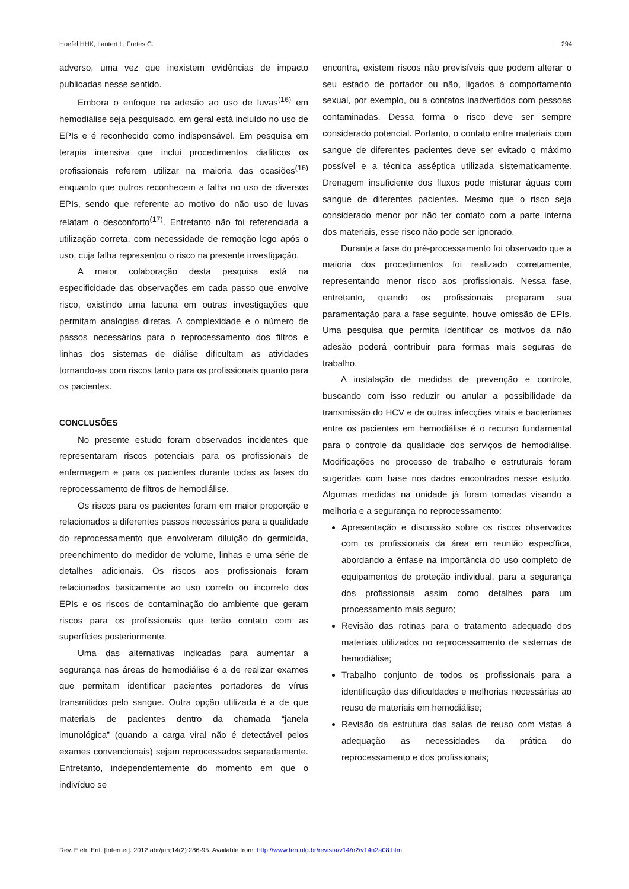Hoefel HHK, Lautert L, Fortes C. 294
adverso, uma vez que inexistem evidências de impacto publicadas nesse sentido.
Embora o enfoque na adesão ao uso de luvas<sup>(16)</sup> em hemodiálise seja pesquisado, em geral está incluído no uso de EPIs e é reconhecido como indispensável. Em pesquisa em terapia intensiva que inclui procedimentos dialíticos os profissionais referem utilizar na maioria das ocasiões<sup>(16)</sup> enquanto que outros reconhecem a falha no uso de diversos EPIs, sendo que referente ao motivo do não uso de luvas relatam o desconforto<sup>(17)</sup>. Entretanto não foi referenciada a utilização correta, com necessidade de remoção logo após o uso, cuja falha representou o risco na presente investigação.
A maior colaboração desta pesquisa está na especificidade das observações em cada passo que envolve risco, existindo uma lacuna em outras investigações que permitam analogias diretas. A complexidade e o número de passos necessários para o reprocessamento dos filtros e linhas dos sistemas de diálise dificultam as atividades tornando-as com riscos tanto para os profissionais quanto para os pacientes.
CONCLUSÕES
No presente estudo foram observados incidentes que representaram riscos potenciais para os profissionais de enfermagem e para os pacientes durante todas as fases do reprocessamento de filtros de hemodiálise.
Os riscos para os pacientes foram em maior proporção e relacionados a diferentes passos necessários para a qualidade do reprocessamento que envolveram diluição do germicida, preenchimento do medidor de volume, linhas e uma série de detalhes adicionais. Os riscos aos profissionais foram relacionados basicamente ao uso correto ou incorreto dos EPIs e os riscos de contaminação do ambiente que geram riscos para os profissionais que terão contato com as superfícies posteriormente.
Uma das alternativas indicadas para aumentar a segurança nas áreas de hemodiálise é a de realizar exames que permitam identificar pacientes portadores de vírus transmitidos pelo sangue. Outra opção utilizada é a de que materiais de pacientes dentro da chamada “janela imunológica” (quando a carga viral não é detectável pelos exames convencionais) sejam reprocessados separadamente. Entretanto, independentemente do momento em que o indivíduo se
encontra, existem riscos não previsíveis que podem alterar o seu estado de portador ou não, ligados à comportamento sexual, por exemplo, ou a contatos inadvertidos com pessoas contaminadas. Dessa forma o risco deve ser sempre considerado potencial. Portanto, o contato entre materiais com sangue de diferentes pacientes deve ser evitado o máximo possível e a técnica asséptica utilizada sistematicamente. Drenagem insuficiente dos fluxos pode misturar águas com sangue de diferentes pacientes. Mesmo que o risco seja considerado menor por não ter contato com a parte interna dos materiais, esse risco não pode ser ignorado.
Durante a fase do pré-processamento foi observado que a maioria dos procedimentos foi realizado corretamente, representando menor risco aos profissionais. Nessa fase, entretanto, quando os profissionais preparam sua paramentação para a fase seguinte, houve omissão de EPIs. Uma pesquisa que permita identificar os motivos da não adesão poderá contribuir para formas mais seguras de trabalho.
A instalação de medidas de prevenção e controle, buscando com isso reduzir ou anular a possibilidade da transmissão do HCV e de outras infecções virais e bacterianas entre os pacientes em hemodiálise é o recurso fundamental para o controle da qualidade dos serviços de hemodiálise. Modificações no processo de trabalho e estruturais foram sugeridas com base nos dados encontrados nesse estudo. Algumas medidas na unidade já foram tomadas visando a melhoria e a segurança no reprocessamento:
Apresentação e discussão sobre os riscos observados com os profissionais da área em reunião específica, abordando a ênfase na importância do uso completo de equipamentos de proteção individual, para a segurança dos profissionais assim como detalhes para um processamento mais seguro;
Revisão das rotinas para o tratamento adequado dos materiais utilizados no reprocessamento de sistemas de hemodiálise;
Trabalho conjunto de todos os profissionais para a identificação das dificuldades e melhorias necessárias ao reuso de materiais em hemodiálise;
Revisão da estrutura das salas de reuso com vistas à adequação as necessidades da prática do reprocessamento e dos profissionais;
Rev. Eletr. Enf. [Internet]. 2012 abr/jun;14(2):286-95. Available from: http://www.fen.ufg.br/revista/v14/n2/v14n2a08.htm.